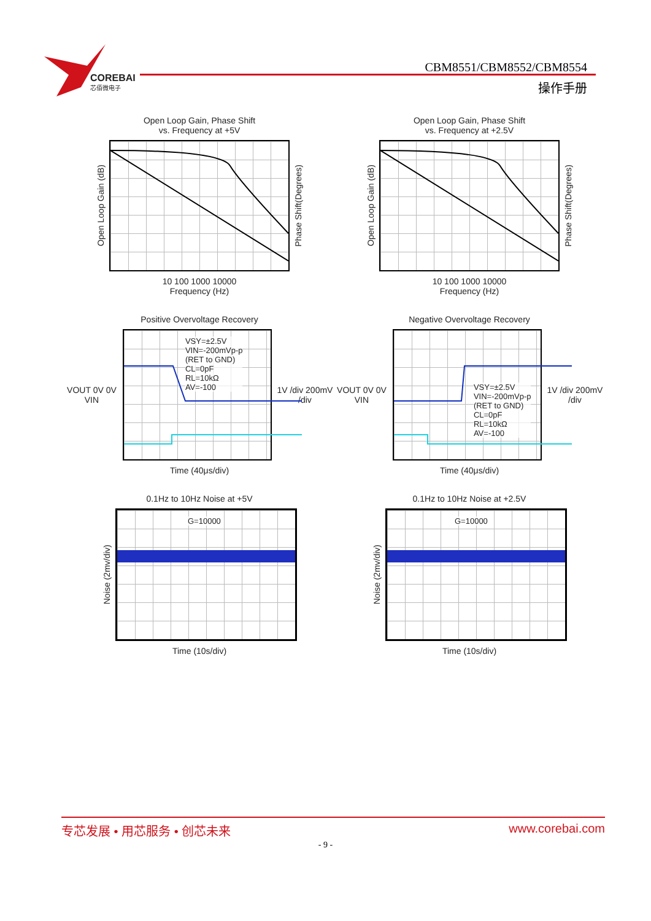COREBAI
芯佰微电子
CBM8551/CBM8552/CBM8554
操作手册
Open Loop Gain, Phase Shift
vs. Frequency at +5V
Open Loop Gain (dB)
Phase Shift(Degrees)
10 100 1000 10000
Frequency (Hz)
Open Loop Gain, Phase Shift
vs. Frequency at +2.5V
Open Loop Gain (dB)
Phase Shift(Degrees)
10 100 1000 10000
Frequency (Hz)
Positive Overvoltage Recovery
VOUT 0V 0V VIN
VSY=±2.5V
VIN=-200mVp-p
(RET to GND)
CL=0pF
RL=10kΩ
AV=-100
1V /div 200mV /div
Time (40μs/div)
Negative Overvoltage Recovery
VOUT 0V 0V VIN
VSY=±2.5V
VIN=-200mVp-p
(RET to GND)
CL=0pF
RL=10kΩ
AV=-100
1V /div 200mV /div
Time (40μs/div)
0.1Hz to 10Hz Noise at +5V
Noise (2mv/div)
G=10000
Time (10s/div)
0.1Hz to 10Hz Noise at +2.5V
Noise (2mv/div)
G=10000
Time (10s/div)
专芯发展 • 用芯服务 • 创芯未来 www.corebai.com
- 9 -